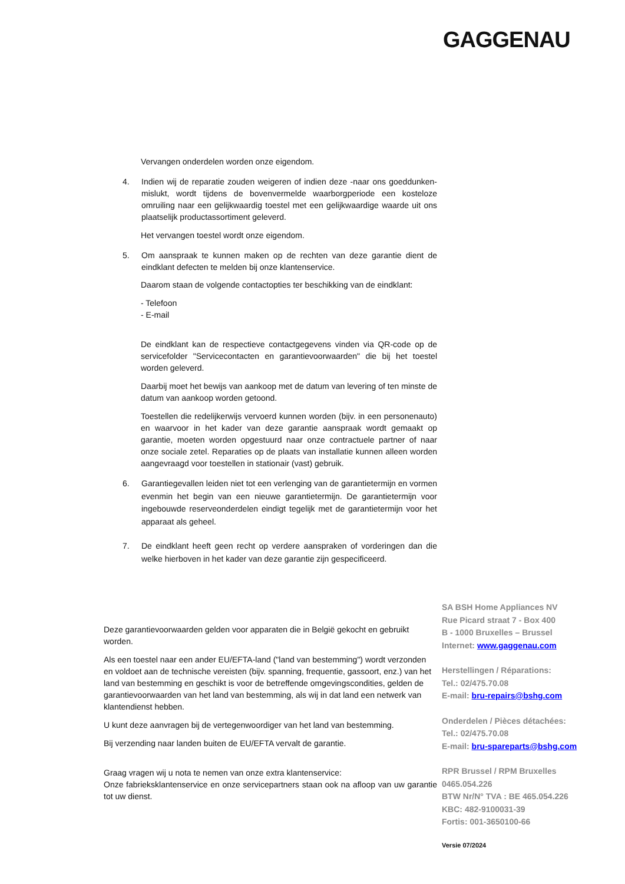GAGGENAU
Vervangen onderdelen worden onze eigendom.
4. Indien wij de reparatie zouden weigeren of indien deze -naar ons goeddunken- mislukt, wordt tijdens de bovenvermelde waarborgperiode een kosteloze omruiling naar een gelijkwaardig toestel met een gelijkwaardige waarde uit ons plaatselijk productassortiment geleverd.
Het vervangen toestel wordt onze eigendom.
5. Om aanspraak te kunnen maken op de rechten van deze garantie dient de eindklant defecten te melden bij onze klantenservice.
Daarom staan de volgende contactopties ter beschikking van de eindklant:
- Telefoon
- E-mail
De eindklant kan de respectieve contactgegevens vinden via QR-code op de servicefolder "Servicecontacten en garantievoorwaarden" die bij het toestel worden geleverd.
Daarbij moet het bewijs van aankoop met de datum van levering of ten minste de datum van aankoop worden getoond.
Toestellen die redelijkerwijs vervoerd kunnen worden (bijv. in een personenauto) en waarvoor in het kader van deze garantie aanspraak wordt gemaakt op garantie, moeten worden opgestuurd naar onze contractuele partner of naar onze sociale zetel. Reparaties op de plaats van installatie kunnen alleen worden aangevraagd voor toestellen in stationair (vast) gebruik.
6.
Garantiegevallen leiden niet tot een verlenging van de garantietermijn en vormen evenmin het begin van een nieuwe garantietermijn. De garantietermijn voor ingebouwde reserveonderdelen eindigt tegelijk met de garantietermijn voor het apparaat als geheel.
7.
De eindklant heeft geen recht op verdere aanspraken of vorderingen dan die welke hierboven in het kader van deze garantie zijn gespecificeerd.
Deze garantievoorwaarden gelden voor apparaten die in België gekocht en gebruikt worden.
Als een toestel naar een ander EU/EFTA-land ("land van bestemming") wordt verzonden en voldoet aan de technische vereisten (bijv. spanning, frequentie, gassoort, enz.) van het land van bestemming en geschikt is voor de betreffende omgevingscondities, gelden de garantievoorwaarden van het land van bestemming, als wij in dat land een netwerk van klantendienst hebben.
U kunt deze aanvragen bij de vertegenwoordiger van het land van bestemming.
Bij verzending naar landen buiten de EU/EFTA vervalt de garantie.
Graag vragen wij u nota te nemen van onze extra klantenservice:
Onze fabrieksklantenservice en onze servicepartners staan ook na afloop van uw garantie tot uw dienst.
SA BSH Home Appliances NV
Rue Picard straat 7 - Box 400
B - 1000 Bruxelles – Brussel
Internet: www.gaggenau.com
Herstellingen / Réparations:
Tel.: 02/475.70.08
E-mail: bru-repairs@bshg.com
Onderdelen / Pièces détachées:
Tel.: 02/475.70.08
E-mail: bru-spareparts@bshg.com
RPR Brussel / RPM Bruxelles
0465.054.226
BTW Nr/N° TVA : BE 465.054.226
KBC: 482-9100031-39
Fortis: 001-3650100-66
Versie 07/2024